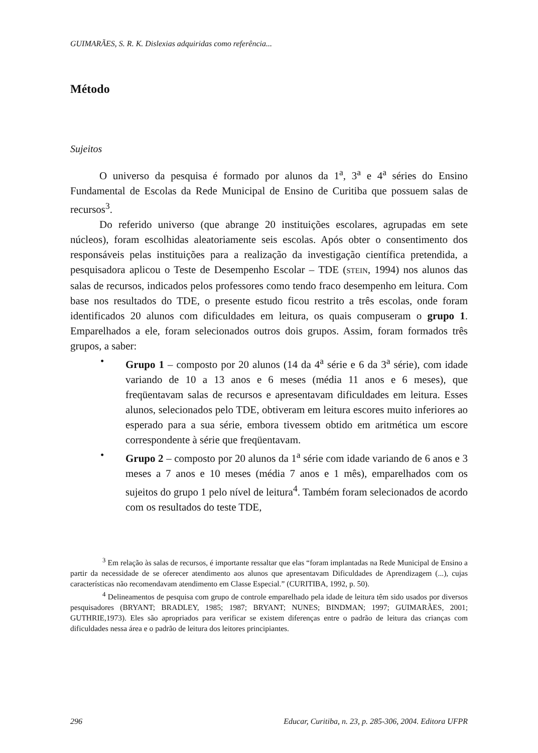GUIMARÃES, S. R. K. Dislexias adquiridas como referência...
Método
Sujeitos
O universo da pesquisa é formado por alunos da 1<sup>a</sup>, 3<sup>a</sup> e 4<sup>a</sup> séries do Ensino Fundamental de Escolas da Rede Municipal de Ensino de Curitiba que possuem salas de recursos<sup>3</sup>.
Do referido universo (que abrange 20 instituições escolares, agrupadas em sete núcleos), foram escolhidas aleatoriamente seis escolas. Após obter o consentimento dos responsáveis pelas instituições para a realização da investigação científica pretendida, a pesquisadora aplicou o Teste de Desempenho Escolar – TDE (STEIN, 1994) nos alunos das salas de recursos, indicados pelos professores como tendo fraco desempenho em leitura. Com base nos resultados do TDE, o presente estudo ficou restrito a três escolas, onde foram identificados 20 alunos com dificuldades em leitura, os quais compuseram o grupo 1. Emparelhados a ele, foram selecionados outros dois grupos. Assim, foram formados três grupos, a saber:
• Grupo 1 – composto por 20 alunos (14 da 4<sup>a</sup> série e 6 da 3<sup>a</sup> série), com idade variando de 10 a 13 anos e 6 meses (média 11 anos e 6 meses), que freqüentavam salas de recursos e apresentavam dificuldades em leitura. Esses alunos, selecionados pelo TDE, obtiveram em leitura escores muito inferiores ao esperado para a sua série, embora tivessem obtido em aritmética um escore correspondente à série que freqüentavam.
• Grupo 2 – composto por 20 alunos da 1<sup>a</sup> série com idade variando de 6 anos e 3 meses a 7 anos e 10 meses (média 7 anos e 1 mês), emparelhados com os sujeitos do grupo 1 pelo nível de leitura<sup>4</sup>. Também foram selecionados de acordo com os resultados do teste TDE,
<sup>3</sup> Em relação às salas de recursos, é importante ressaltar que elas “foram implantadas na Rede Municipal de Ensino a partir da necessidade de se oferecer atendimento aos alunos que apresentavam Dificuldades de Aprendizagem (...), cujas características não recomendavam atendimento em Classe Especial.” (CURITIBA, 1992, p. 50).
<sup>4</sup> Delineamentos de pesquisa com grupo de controle emparelhado pela idade de leitura têm sido usados por diversos pesquisadores (BRYANT; BRADLEY, 1985; 1987; BRYANT; NUNES; BINDMAN; 1997; GUIMARÃES, 2001; GUTHRIE,1973). Eles são apropriados para verificar se existem diferenças entre o padrão de leitura das crianças com dificuldades nessa área e o padrão de leitura dos leitores principiantes.
296 Educar, Curitiba, n. 23, p. 285-306, 2004. Editora UFPR